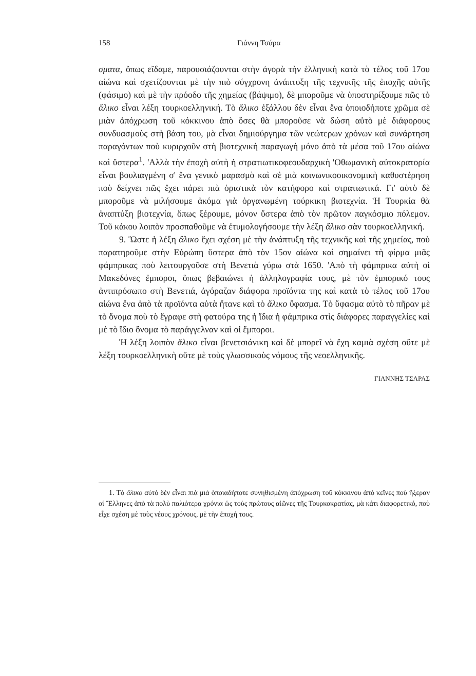158 Γιάννη Τσάρα
σματα, ὅπως εἴδαμε, παρουσιάζουνται στὴν ἀγορὰ τὴν ἑλληνικὴ κατὰ τὸ τέλος τοῦ 17ου αἰώνα καὶ σχετίζουνται μὲ τὴν πιὸ σύγχρονη ἀνάπτυξη τῆς τεχνικῆς τῆς ἐποχῆς αὐτῆς (φάσιμο) καὶ μὲ τὴν πρόοδο τῆς χημείας (βάψιμο), δὲ μποροῦμε νὰ ὑποστηρίξουμε πῶς τὸ ἄλικο εἶναι λέξη τουρκοελληνική. Τὸ ἄλικο ἐξάλλου δὲν εἶναι ἕνα ὁποιοδήποτε χρῶμα σὲ μιὰν ἀπόχρωση τοῦ κόκκινου ἀπὸ ὅσες θὰ μποροῦσε νὰ δώση αὐτὸ μὲ διάφορους συνδυασμοὺς στὴ βάση του, μὰ εἶναι δημιούργημα τῶν νεώτερων χρόνων καὶ συνάρτηση παραγόντων ποὺ κυριρχοῦν στὴ βιοτεχνικὴ παραγωγὴ μόνο ἀπὸ τὰ μέσα τοῦ 17ου αἰώνα καὶ ὕστερα<sup>1</sup>. 'Αλλὰ τὴν ἐποχὴ αὐτὴ ἡ στρατιωτικοφεουδαρχικὴ 'Οθωμανικὴ αὐτοκρατορία εἶναι βουλιαγμένη σ' ἕνα γενικὸ μαρασμὸ καὶ σὲ μιὰ κοινωνικοοικονομικὴ καθυστέρηση ποὺ δείχνει πῶς ἔχει πάρει πιὰ ὁριστικὰ τὸν κατήφορο καὶ στρατιωτικά. Γι' αὐτὸ δὲ μποροῦμε νὰ μιλήσουμε ἀκόμα γιὰ ὀργανωμένη τούρκικη βιοτεχνία. Ἡ Τουρκία θὰ ἀναπτύξη βιοτεχνία, ὅπως ξέρουμε, μόνον ὕστερα ἀπὸ τὸν πρῶτον παγκόσμιο πόλεμον. Τοῦ κάκου λοιπὸν προσπαθοῦμε νὰ ἐτυμολογήσουμε τὴν λέξη ἄλικο σὰν τουρκοελληνική.
9. Ὥστε ἡ λέξη ἄλικο ἔχει σχέση μὲ τὴν ἀνάπτυξη τῆς τεχνικῆς καὶ τῆς χημείας, ποὺ παρατηροῦμε στὴν Εὐρώπη ὕστερα ἀπὸ τὸν 15ον αἰώνα καὶ σημαίνει τὴ φίρμα μιᾶς φάμπρικας ποὺ λειτουργοῦσε στὴ Βενετιὰ γύρω στὰ 1650. 'Απὸ τὴ φάμπρικα αὐτὴ οἱ Μακεδόνες ἔμποροι, ὅπως βεβαιώνει ἡ ἀλληλογραφία τους, μὲ τὸν ἐμπορικό τους ἀντιπρόσωπο στὴ Βενετιά, ἀγόραζαν διάφορα προϊόντα της καὶ κατὰ τὸ τέλος τοῦ 17ου αἰώνα ἕνα ἀπὸ τὰ προϊόντα αὐτὰ ἤτανε καὶ τὸ ἄλικο ὕφασμα. Τὸ ὕφασμα αὐτὸ τὸ πῆραν μὲ τὸ ὄνομα ποὺ τὸ ἔγραφε στὴ φατούρα της ἡ ἴδια ἡ φάμπρικα στὶς διάφορες παραγγελίες καὶ μὲ τὸ ἴδιο ὄνομα τὸ παράγγελναν καὶ οἱ ἔμποροι.
Ἡ λέξη λοιπὸν ἄλικο εἶναι βενετσιάνικη καὶ δὲ μπορεῖ νὰ ἔχη καμιὰ σχέση οὔτε μὲ λέξη τουρκοελληνικὴ οὔτε μὲ τοὺς γλωσσικοὺς νόμους τῆς νεοελληνικῆς.
ΓΙΑΝΝΗΣ ΤΣΑΡΑΣ
1. Τὸ ἄλικο αὐτὸ δὲν εἶναι πιὰ μιὰ ὁποιαδήποτε συνηθισμένη ἀπόχρωση τοῦ κόκκινου ἀπὸ κεῖνες ποὺ ἤξεραν οἱ Ἕλληνες ἀπὸ τὰ πολὺ παλιότερα χρόνια ὡς τοὺς πρώτους αἰῶνες τῆς Τουρκοκρατίας, μὰ κάτι διαφορετικό, ποὺ εἶχε σχέση μὲ τοὺς νέους χρόνους, μὲ τὴν ἐποχή τους.